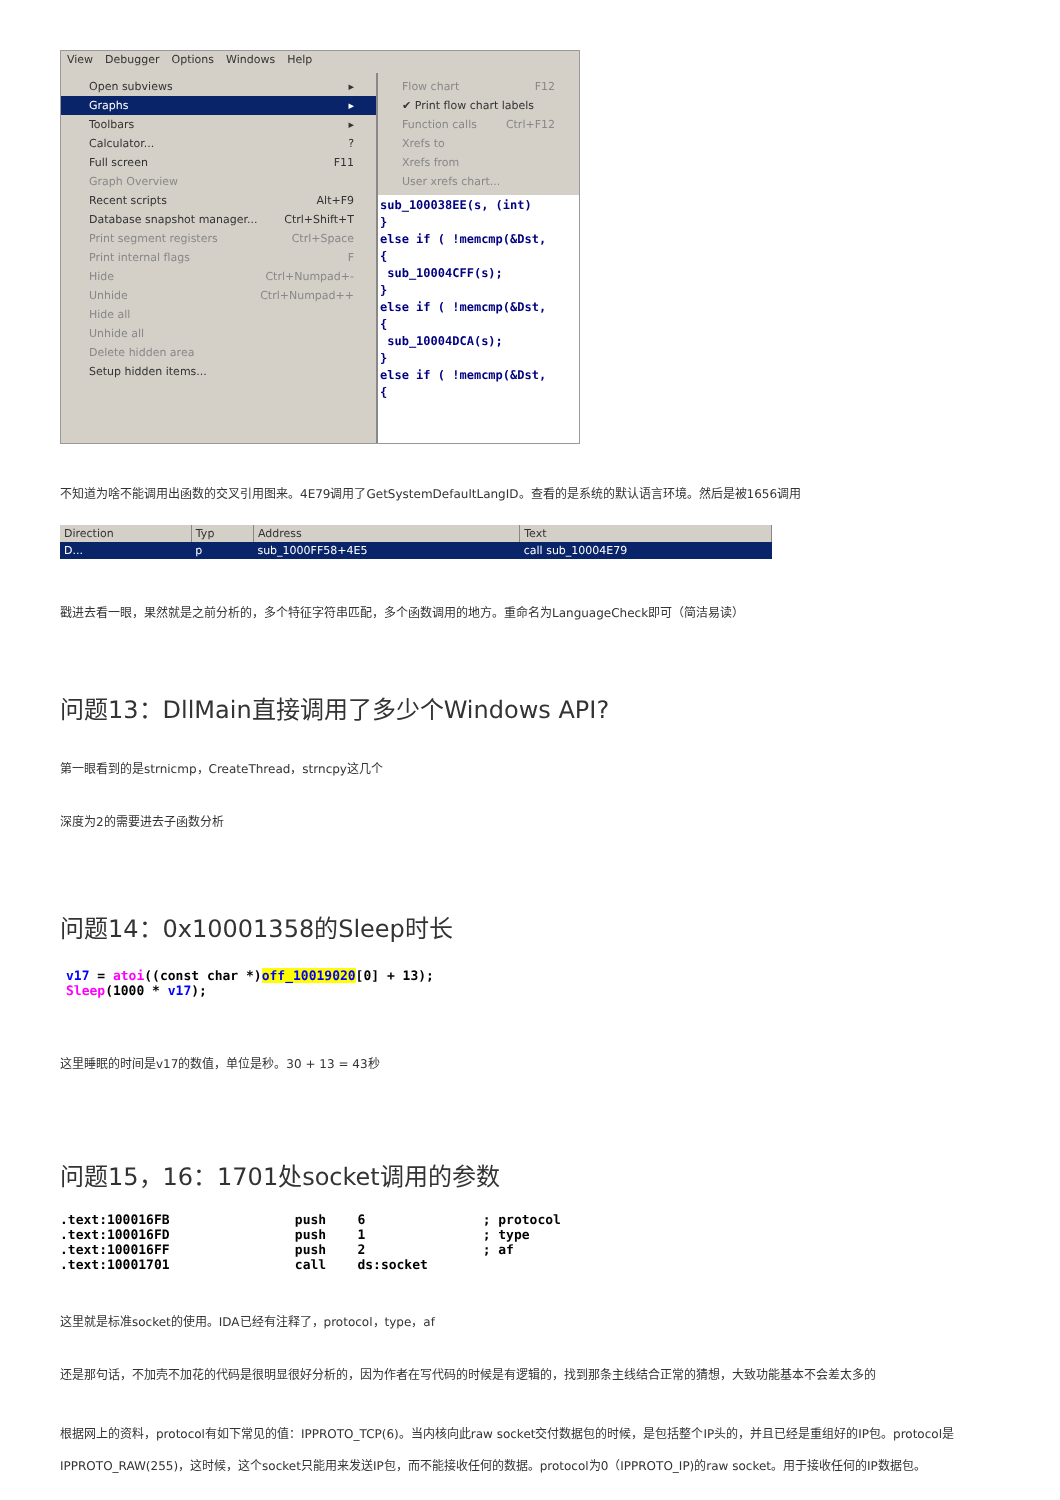View Debugger Options Windows Help
Open subviews ▸
Graphs ▸
Toolbars ▸
Calculator...?
Full screen F11
Graph Overview
Recent scripts Alt+F9
Database snapshot manager... Ctrl+Shift+T
Print segment registers Ctrl+Space
Print internal flags F
Hide Ctrl+Numpad+-
Unhide Ctrl+Numpad++
Hide all
Unhide all
Delete hidden area
Setup hidden items...
Flow chart F12
✔ Print flow chart labels
Function calls Ctrl+F12
Xrefs to
Xrefs from
User xrefs chart...
sub_100038EE(s, (int)
}
else if ( !memcmp(&Dst,
{
sub_10004CFF(s);
}
else if ( !memcmp(&Dst,
{
sub_10004DCA(s);
}
else if ( !memcmp(&Dst,
{
不知道为啥不能调用出函数的交叉引用图来。4E79调用了GetSystemDefaultLangID。查看的是系统的默认语言环境。然后是被1656调用
| Direction | Typ | Address | Text |
| --- | --- | --- | --- |
| D... | p | sub_1000FF58+4E5 | call sub_10004E79 |
戳进去看一眼，果然就是之前分析的，多个特征字符串匹配，多个函数调用的地方。重命名为LanguageCheck即可（简洁易读）
问题13：DllMain直接调用了多少个Windows API?
第一眼看到的是strnicmp，CreateThread，strncpy这几个
深度为2的需要进去子函数分析
问题14：0x10001358的Sleep时长
v17 = atoi((const char *)off_10019020[0] + 13);
Sleep(1000 * v17);
这里睡眠的时间是v17的数值，单位是秒。30 + 13 = 43秒
问题15，16：1701处socket调用的参数
.text:100016FB                push    6               ; protocol
.text:100016FD                push    1               ; type
.text:100016FF                push    2               ; af
.text:10001701                call    ds:socket
这里就是标准socket的使用。IDA已经有注释了，protocol，type，af
还是那句话，不加壳不加花的代码是很明显很好分析的，因为作者在写代码的时候是有逻辑的，找到那条主线结合正常的猜想，大致功能基本不会差太多的
根据网上的资料，protocol有如下常见的值：IPPROTO_TCP(6)。当内核向此raw socket交付数据包的时候，是包括整个IP头的，并且已经是重组好的IP包。protocol是IPPROTO_RAW(255)，这时候，这个socket只能用来发送IP包，而不能接收任何的数据。protocol为0（IPPROTO_IP)的raw socket。用于接收任何的IP数据包。